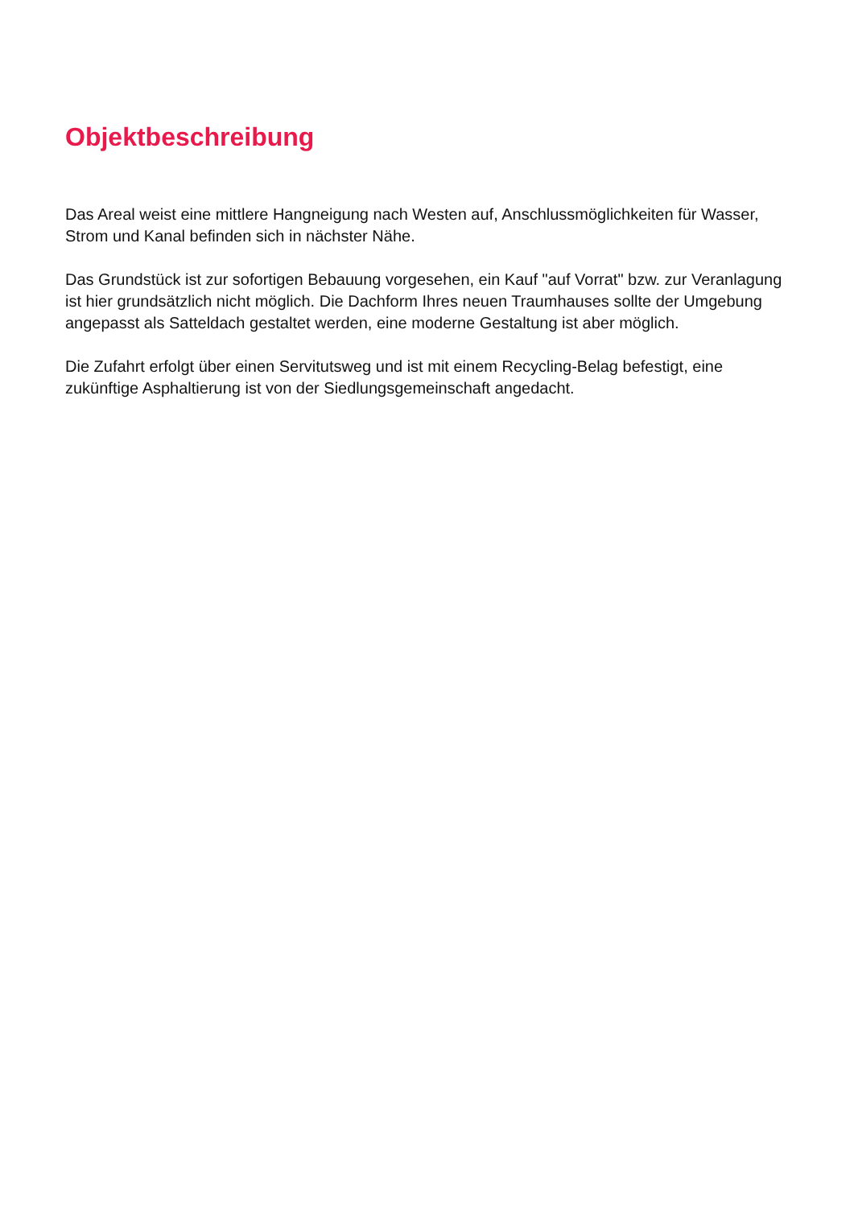Objektbeschreibung
Das Areal weist eine mittlere Hangneigung nach Westen auf, Anschlussmöglichkeiten für Wasser, Strom und Kanal befinden sich in nächster Nähe.
Das Grundstück ist zur sofortigen Bebauung vorgesehen, ein Kauf "auf Vorrat" bzw. zur Veranlagung ist hier grundsätzlich nicht möglich. Die Dachform Ihres neuen Traumhauses sollte der Umgebung angepasst als Satteldach gestaltet werden, eine moderne Gestaltung ist aber möglich.
Die Zufahrt erfolgt über einen Servitutsweg und ist mit einem Recycling-Belag befestigt, eine zukünftige Asphaltierung ist von der Siedlungsgemeinschaft angedacht.